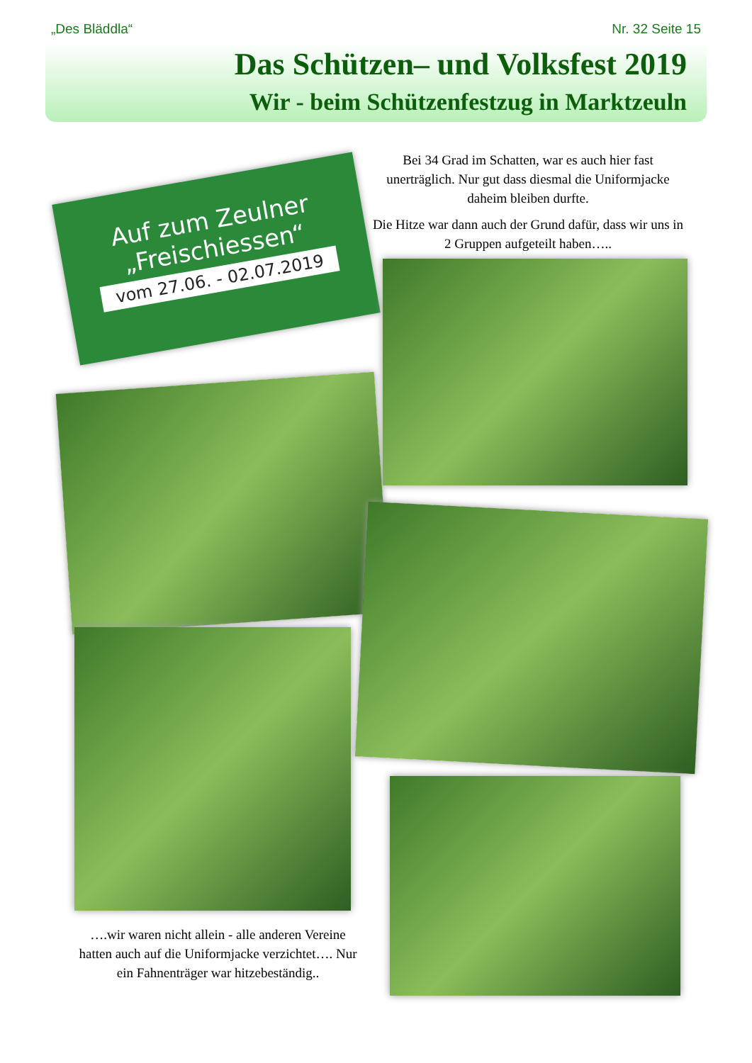„Des Bläddla“Nr. 32 Seite 15
Das Schützen– und Volksfest 2019
Wir - beim Schützenfestzug in Marktzeuln
Bei 34 Grad im Schatten, war es auch hier fast unerträglich. Nur gut dass diesmal die Uniformjacke daheim bleiben durfte.
Die Hitze war dann auch der Grund dafür, dass wir uns in 2 Gruppen aufgeteilt haben…..
Auf zum Zeulner
„Freischiessen“
vom 27.06. - 02.07.2019
….wir waren nicht allein - alle anderen Vereine hatten auch auf die Uniformjacke verzichtet…. Nur ein Fahnenträger war hitzebeständig..